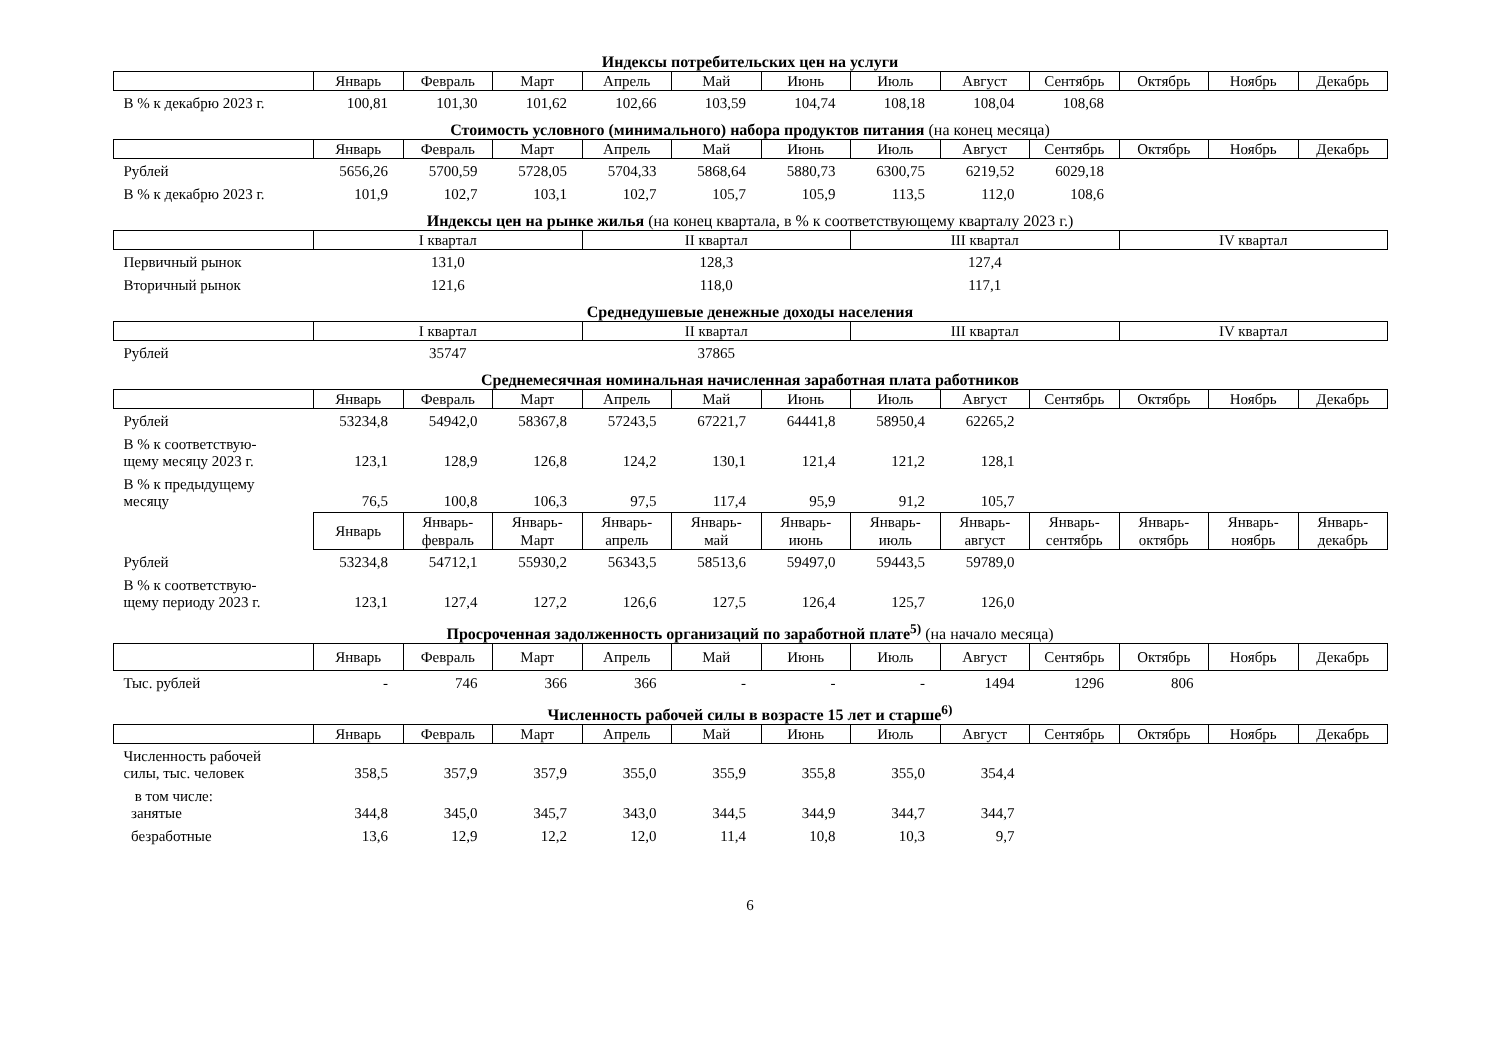Индексы потребительских цен на услуги
| | Январь | Февраль | Март | Апрель | Май | Июнь | Июль | Август | Сентябрь | Октябрь | Ноябрь | Декабрь |
| --- | --- | --- | --- | --- | --- | --- | --- | --- | --- | --- | --- | --- |
| В % к декабрю 2023 г. | 100,81 | 101,30 | 101,62 | 102,66 | 103,59 | 104,74 | 108,18 | 108,04 | 108,68 | | | |
Стоимость условного (минимального) набора продуктов питания (на конец месяца)
| | Январь | Февраль | Март | Апрель | Май | Июнь | Июль | Август | Сентябрь | Октябрь | Ноябрь | Декабрь |
| --- | --- | --- | --- | --- | --- | --- | --- | --- | --- | --- | --- | --- |
| Рублей | 5656,26 | 5700,59 | 5728,05 | 5704,33 | 5868,64 | 5880,73 | 6300,75 | 6219,52 | 6029,18 | | | |
| В % к декабрю 2023 г. | 101,9 | 102,7 | 103,1 | 102,7 | 105,7 | 105,9 | 113,5 | 112,0 | 108,6 | | | |
Индексы цен на рынке жилья (на конец квартала, в % к соответствующему кварталу 2023 г.)
| | I квартал | II квартал | III квартал | IV квартал |
| --- | --- | --- | --- | --- |
| Первичный рынок | 131,0 | 128,3 | 127,4 | |
| Вторичный рынок | 121,6 | 118,0 | 117,1 | |
Среднедушевые денежные доходы населения
| | I квартал | II квартал | III квартал | IV квартал |
| --- | --- | --- | --- | --- |
| Рублей | 35747 | 37865 | | |
Среднемесячная номинальная начисленная заработная плата работников
| | Январь | Февраль | Март | Апрель | Май | Июнь | Июль | Август | Сентябрь | Октябрь | Ноябрь | Декабрь |
| --- | --- | --- | --- | --- | --- | --- | --- | --- | --- | --- | --- | --- |
| Рублей | 53234,8 | 54942,0 | 58367,8 | 57243,5 | 67221,7 | 64441,8 | 58950,4 | 62265,2 | | | | |
| В % к соответствую- щему месяцу 2023 г. | 123,1 | 128,9 | 126,8 | 124,2 | 130,1 | 121,4 | 121,2 | 128,1 | | | | |
| В % к предыдущему месяцу | 76,5 | 100,8 | 106,3 | 97,5 | 117,4 | 95,9 | 91,2 | 105,7 | | | | |
| | Январь | Январь- февраль | Январь- Март | Январь- апрель | Январь- май | Январь- июнь | Январь- июль | Январь- август | Январь- сентябрь | Январь- октябрь | Январь- ноябрь | Январь- декабрь |
| Рублей | 53234,8 | 54712,1 | 55930,2 | 56343,5 | 58513,6 | 59497,0 | 59443,5 | 59789,0 | | | | |
| В % к соответствую- щему периоду 2023 г. | 123,1 | 127,4 | 127,2 | 126,6 | 127,5 | 126,4 | 125,7 | 126,0 | | | | |
Просроченная задолженность организаций по заработной плате<sup>5)</sup> (на начало месяца)
| | Январь | Февраль | Март | Апрель | Май | Июнь | Июль | Август | Сентябрь | Октябрь | Ноябрь | Декабрь |
| --- | --- | --- | --- | --- | --- | --- | --- | --- | --- | --- | --- | --- |
| Тыс. рублей | - | 746 | 366 | 366 | - | - | - | 1494 | 1296 | 806 | | |
Численность рабочей силы в возрасте 15 лет и старше<sup>6)</sup>
| | Январь | Февраль | Март | Апрель | Май | Июнь | Июль | Август | Сентябрь | Октябрь | Ноябрь | Декабрь |
| --- | --- | --- | --- | --- | --- | --- | --- | --- | --- | --- | --- | --- |
| Численность рабочей силы, тыс. человек | 358,5 | 357,9 | 357,9 | 355,0 | 355,9 | 355,8 | 355,0 | 354,4 | | | | |
| в том числе: занятые | 344,8 | 345,0 | 345,7 | 343,0 | 344,5 | 344,9 | 344,7 | 344,7 | | | | |
| безработные | 13,6 | 12,9 | 12,2 | 12,0 | 11,4 | 10,8 | 10,3 | 9,7 | | | | |
6